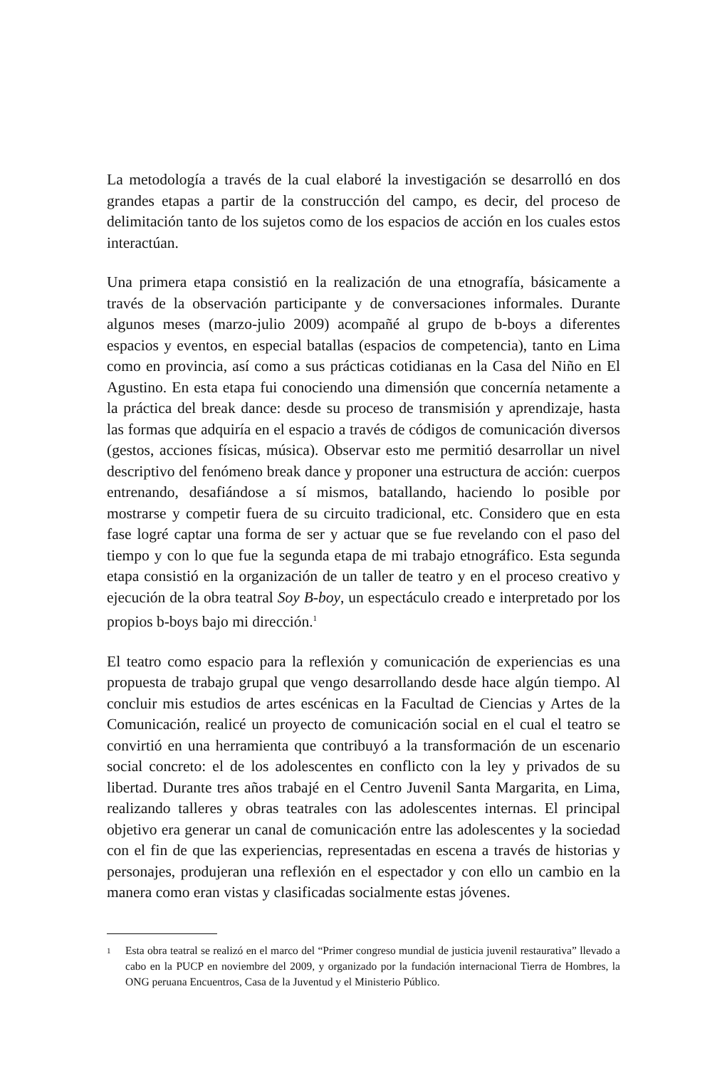La metodología a través de la cual elaboré la investigación se desarrolló en dos grandes etapas a partir de la construcción del campo, es decir, del proceso de delimitación tanto de los sujetos como de los espacios de acción en los cuales estos interactúan.
Una primera etapa consistió en la realización de una etnografía, básicamente a través de la observación participante y de conversaciones informales. Durante algunos meses (marzo-julio 2009) acompañé al grupo de b-boys a diferentes espacios y eventos, en especial batallas (espacios de competencia), tanto en Lima como en provincia, así como a sus prácticas cotidianas en la Casa del Niño en El Agustino. En esta etapa fui conociendo una dimensión que concernía netamente a la práctica del break dance: desde su proceso de transmisión y aprendizaje, hasta las formas que adquiría en el espacio a través de códigos de comunicación diversos (gestos, acciones físicas, música). Observar esto me permitió desarrollar un nivel descriptivo del fenómeno break dance y proponer una estructura de acción: cuerpos entrenando, desafiándose a sí mismos, batallando, haciendo lo posible por mostrarse y competir fuera de su circuito tradicional, etc. Considero que en esta fase logré captar una forma de ser y actuar que se fue revelando con el paso del tiempo y con lo que fue la segunda etapa de mi trabajo etnográfico. Esta segunda etapa consistió en la organización de un taller de teatro y en el proceso creativo y ejecución de la obra teatral Soy B-boy, un espectáculo creado e interpretado por los propios b-boys bajo mi dirección.<sup>1</sup>
El teatro como espacio para la reflexión y comunicación de experiencias es una propuesta de trabajo grupal que vengo desarrollando desde hace algún tiempo. Al concluir mis estudios de artes escénicas en la Facultad de Ciencias y Artes de la Comunicación, realicé un proyecto de comunicación social en el cual el teatro se convirtió en una herramienta que contribuyó a la transformación de un escenario social concreto: el de los adolescentes en conflicto con la ley y privados de su libertad. Durante tres años trabajé en el Centro Juvenil Santa Margarita, en Lima, realizando talleres y obras teatrales con las adolescentes internas. El principal objetivo era generar un canal de comunicación entre las adolescentes y la sociedad con el fin de que las experiencias, representadas en escena a través de historias y personajes, produjeran una reflexión en el espectador y con ello un cambio en la manera como eran vistas y clasificadas socialmente estas jóvenes.
<sup>1</sup> Esta obra teatral se realizó en el marco del “Primer congreso mundial de justicia juvenil restaurativa” llevado a cabo en la PUCP en noviembre del 2009, y organizado por la fundación internacional Tierra de Hombres, la ONG peruana Encuentros, Casa de la Juventud y el Ministerio Público.